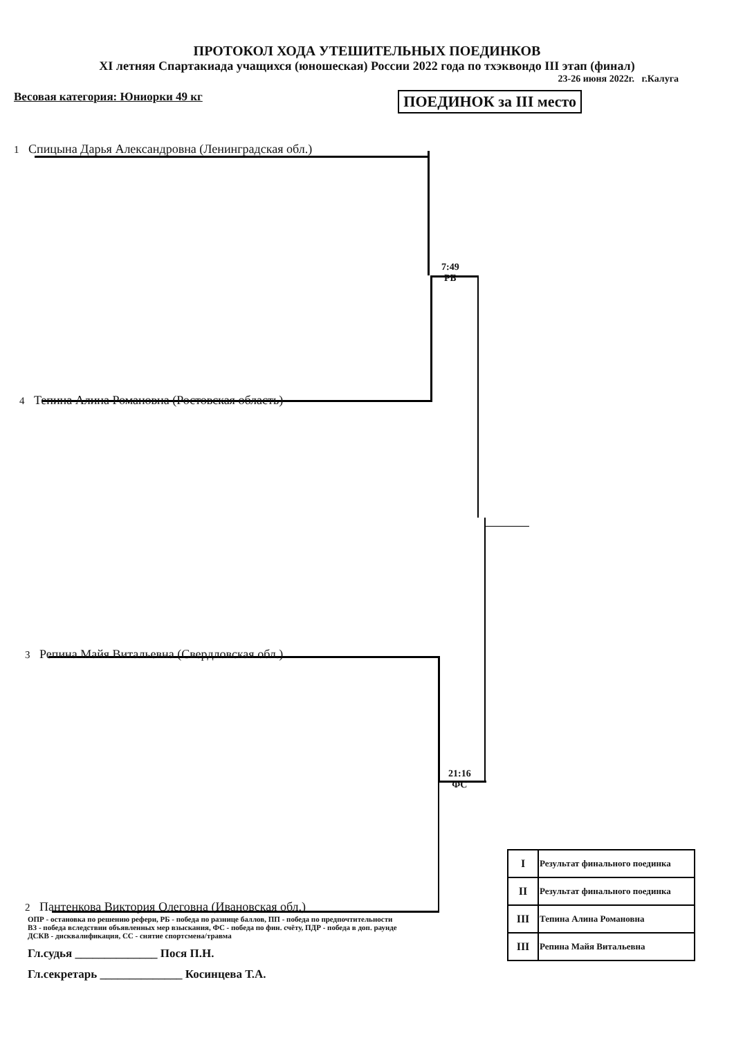ПРОТОКОЛ ХОДА УТЕШИТЕЛЬНЫХ ПОЕДИНКОВ
XI летняя Спартакиада учащихся (юношеская) России 2022 года по тхэквондо III этап (финал)
23-26 июня 2022г. г.Калуга
Весовая категория: Юниорки 49 кг ПОЕДИНОК за III место
7:49
РБ
21:16
ФС
1 Спицына Дарья Александровна (Ленинградская обл.)
4 Тепина Алина Романовна (Ростовская область)
3 Репина Майя Витальевна (Свердловская обл.)
2 Пантенкова Виктория Олеговна (Ивановская обл.)
| I | Результат финального поединка |
| II | Результат финального поединка |
| III | Тепина Алина Романовна |
| III | Репина Майя Витальевна |
ОПР - остановка по решению рефери, РБ - победа по разнице баллов, ПП - победа по предпочтительности
ВЗ - победа вследствии объявленных мер взыскания, ФС - победа по фин. счёту, ПДР - победа в доп. раунде
ДСКВ - дисквалификация, СС - снятие спортсмена/травма
Гл.судья ______________ Пося П.Н.
Гл.секретарь ______________ Косинцева Т.А.